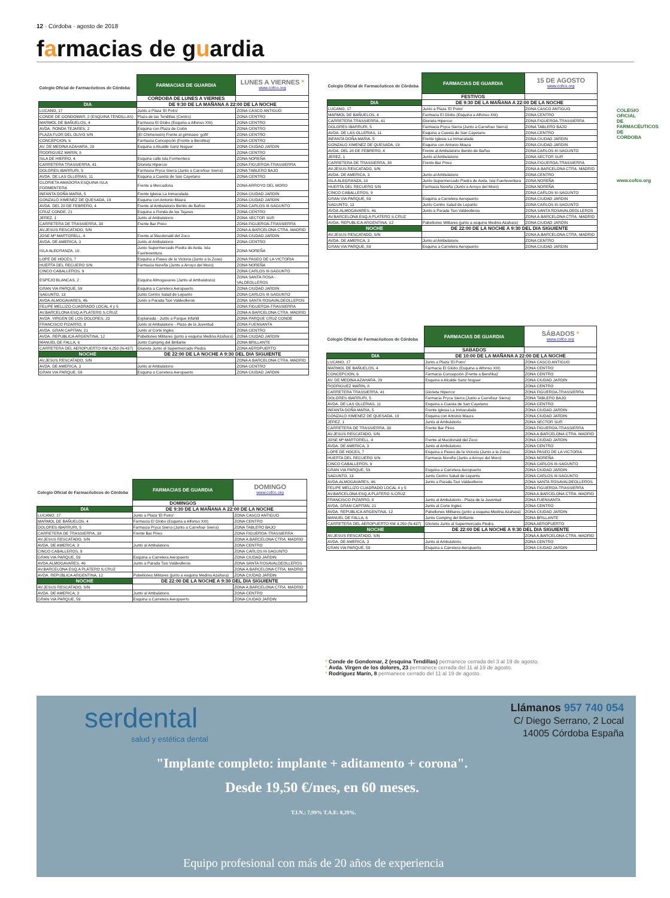12 · Córdoba · agosto de 2018
farmacias de guardia
| Colegio Oficial de Farmacéuticos de Córdoba | FARMACIAS DE GUARDIA | LUNES A VIERNES * www.cofco.org |
| | CORDOBA DE LUNES A VIERNES | |
| DIA | DE 9:30 DE LA MAÑANA A 22:00 DE LA NOCHE | |
| LUCANO, 17 | Junto a Plaza 'El Potro' | ZONA CASCO ANTIGUO |
| CONDE DE GONDOMAR, 2 (ESQUINA TENDILLAS) | Plaza de las Tendillas (Centro) | ZONA CENTRO |
| MARMOL DE BAÑUELOS, 4 | Farmacia El Globo (Esquina a Alfonso XIII) | ZONA CENTRO |
| AVDA. RONDA TEJARES, 2 | Esquina con Plaza de Colón | ZONA CENTRO |
| PLAZA FLOR DEL OLIVO S/N | (El Chimeneón) Frente al gimnasio 'gofit' | ZONA CENTRO |
| CONCEPCION, 6 | Farmacia Concepción (Frente a Bershka)' | ZONA CENTRO |
| AV. DE MEDINA AZAHARA, 29 | Esquina a Alcalde Sanz Noguer | ZONA CIUDAD JARDIN |
| RODRIGUEZ MARIN, 8 | | ZONA CENTRO |
| ISLA DE HIERRO, 4 | Esquina calle Isla Formentera | ZONA NOREÑA |
| CARRETERA TRASSIERRA, 41 | Glorieta Hipercor | ZONA FIGUEROA-TRASSIERRA |
| DOLORES IBARRURI, 5 | Farmacia Pryca Sierra (Junto a Carrefour Sierra) | ZONA TABLERO BAJO |
| AVDA. DE LAS OLLERIAS, 11 | Esquina a Cuesta de San Cayetano | ZONA CENTRO |
| GLORIETA AMADORA ESQUINA ISLA FORMENTERA | Frente a Mercadona | ZONA ARROYO DEL MORO |
| INFANTA DOÑA MARIA, 5 | Frente Iglesia La Inmaculada | ZONA CIUDAD JARDIN |
| GONZALO XIMENEZ DE QUESADA, 19 | Esquina con Antonio Maura | ZONA CIUDAD JARDIN |
| AVDA. DEL 28 DE FEBRERO, 4 | Frente al Ambulatorio Benito de Baños | ZONA CARLOS III-SAGUNTO |
| CRUZ CONDE, 21 | Esquina a Ronda de los Tejares | ZONA CENTRO |
| JEREZ, 1 | Junto al Ambulatorio | ZONA SECTOR SUR |
| CARRETERA DE TRASSIERRA, 38 | Frente Bar Pireo | ZONA FIGUEROA-TRASSIERRA |
| AV.JESUS RESCATADO, S/N | | ZONA A.BARCELONA CTRA. MADRID |
| JOSE Mª MARTORELL, 4 | Frente al Macdonald del Zoco | ZONA CIUDAD JARDIN |
| AVDA. DE AMERICA, 3 | Junto al Ambulatorio | ZONA CENTRO |
| ISLA ALEGRANZA, 10 | Junto Supermercado Piedra de Avda. Isla Fuerteventura | ZONA NOREÑA |
| LOPE DE HOCES, 7 | Esquina a Paseo de la Victoria (Junto a la Zona) | ZONA PASEO DE LA VICTORIA |
| HUERTA DEL RECUERO S/N | Farmacia Noreña (Junto a Arroyo del Moro) | ZONA NOREÑA |
| CINCO CABALLEROS, 9 | | ZONA CARLOS III-SAGUNTO |
| ESPEJO BLANCAS, 2 | Esquina Almogavares (Junto al Ambulatorio) | ZONA SANTA ROSA - VALDEOLLEROS |
| GRAN VIA PARQUE, 59 | Esquina a Carretera Aeropuerto | ZONA CIUDAD JARDIN |
| SAGUNTO, 13 | Junto Centro Salud de Lepanto | ZONA CARLOS III-SAGUNTO |
| AVDA.ALMOGAVARES, 46 | Junto a Parada Taxi Valdeolleros | ZONA SANTA ROSAVALDEOLLEROS |
| FELIPE MELLIZO CUADRADO LOCAL 4 y 5 | | ZONA FIGUEROA-TRASSIERRA |
| AV.BARCELONA ESQ.A PLATERO S.CRUZ | | ZONA A.BARCELONA CTRA. MADRID |
| AVDA. VIRGEN DE LOS DOLORES, 23 | Explanada - Junto a Parque Infantil | ZONA PARQUE CRUZ CONDE |
| FRANCISCO PIZARRO, 8 | Junto al Ambulatorio - Plaza de la Juventud | ZONA FUENSANTA |
| AVDA. GRAN CAPITAN, 21 | Junto al Corte Ingles | ZONA CENTRO |
| AVDA. REPUBLICA ARGENTINA, 12 | Pabellones Militares (junto a esquina Medina Azahara) | ZONA CIUDAD JARDIN |
| MANUEL DE FALLA, 6 | Junto Camping del Brillante | ZONA BRILLANTE |
| CARRETERA DEL AEROPUERTO KM 4,250 (N-437) | Glorieta Junto al Supermercado Piedra | ZONA AEROPUERTO |
| NOCHE | DE 22:00 DE LA NOCHE A 9:30 DEL DIA SIGUIENTE | |
| AV.JESUS RESCATADO, S/N | | ZONA A.BARCELONA CTRA. MADRID |
| AVDA. DE AMERICA, 3 | Junto al Ambulatorio | ZONA CENTRO |
| GRAN VIA PARQUE, 59 | Esquina a Carretera Aeropuerto | ZONA CIUDAD JARDIN |
| Colegio Oficial de Farmacéuticos de Córdoba | FARMACIAS DE GUARDIA | DOMINGO www.cofco.org |
| | DOMINGOS | |
| DIA | DE 9:30 DE LA MAÑANA A 22:00 DE LA NOCHE | |
| LUCANO, 17 | Junto a Plaza 'El Potro' | ZONA CASCO ANTIGUO |
| MARMOL DE BAÑUELOS, 4 | Farmacia El Globo (Esquina a Alfonso XIII) | ZONA CENTRO |
| DOLORES IBARRURI, 5 | Farmacia Pryca Sierra (Junto a Carrefour Sierra) | ZONA TABLERO BAJO |
| CARRETERA DE TRASSIERRA, 38 | Frente Bar Pireo | ZONA FIGUEROA-TRASSIERRA |
| AV.JESUS RESCATADO, S/N | | ZONA A.BARCELONA CTRA. MADRID |
| AVDA. DE AMERICA, 3 | Junto al Ambulatorio | ZONA CENTRO |
| CINCO CABALLEROS, 9 | | ZONA CARLOS III-SAGUNTO |
| GRAN VIA PARQUE, 59 | Esquina a Carretera Aeropuerto | ZONA CIUDAD JARDIN |
| AVDA.ALMOGAVARES, 46 | Junto a Parada Taxi Valdeolleros | ZONA SANTA ROSAVALDEOLLEROS |
| AV.BARCELONA ESQ.A PLATERO S.CRUZ | | ZONA A.BARCELONA CTRA. MADRID |
| AVDA. REPUBLICA ARGENTINA, 12 | Pabellones Militares (junto a esquina Medina Azahara) | ZONA CIUDAD JARDIN |
| NOCHE | DE 22:00 DE LA NOCHE A 9:30 DEL DIA SIGUIENTE | |
| AV.JESUS RESCATADO, S/N | | ZONA A.BARCELONA CTRA. MADRID |
| AVDA. DE AMERICA, 3 | Junto al Ambulatorio | ZONA CENTRO |
| GRAN VIA PARQUE, 59 | Esquina a Carretera Aeropuerto | ZONA CIUDAD JARDIN |
| Colegio Oficial de Farmacéuticos de Córdoba | FARMACIAS DE GUARDIA | 15 DE AGOSTO www.cofco.org |
| | FESTIVOS | |
| DIA | DE 9:30 DE LA MAÑANA A 22:00 DE LA NOCHE | |
| LUCANO, 17 | Junto a Plaza 'El Potro' | ZONA CASCO ANTIGUO |
| MARMOL DE BAÑUELOS, 4 | Farmacia El Globo (Esquina a Alfonso XIII) | ZONA CENTRO |
| CARRETERA TRASSIERRA, 41 | Glorieta Hipercor | ZONA FIGUEROA-TRASSIERRA |
| DOLORES IBARRURI, 5 | Farmacia Pryca Sierra (Junto a Carrefour Sierra) | ZONA TABLERO BAJO |
| AVDA. DE LAS OLLERIAS, 11 | Esquina a Cuesta de San Cayetano | ZONA CENTRO |
| INFANTA DOÑA MARIA, 5 | Frente Iglesia La Inmaculada | ZONA CIUDAD JARDIN |
| GONZALO XIMENEZ DE QUESADA, 19 | Esquina con Antonio Maura | ZONA CIUDAD JARDIN |
| AVDA. DEL 28 DE FEBRERO, 4 | Frente al Ambulatorio Benito de Baños | ZONA CARLOS III-SAGUNTO |
| JEREZ, 1 | Junto al Ambulatorio | ZONA SECTOR SUR |
| CARRETERA DE TRASSIERRA, 38 | Frente Bar Pireo | ZONA FIGUEROA-TRASSIERRA |
| AV.JESUS RESCATADO, S/N | | ZONA A.BARCELONA CTRA. MADRID |
| AVDA. DE AMERICA, 3 | Junto al Ambulatorio | ZONA CENTRO |
| ISLA ALEGRANZA, 10 | Junto Supermercado Piedra de Avda. Isla Fuerteventura | ZONA NOREÑA |
| HUERTA DEL RECUERO S/N | Farmacia Noreña (Junto a Arroyo del Moro) | ZONA NOREÑA |
| CINCO CABALLEROS, 9 | | ZONA CARLOS III-SAGUNTO |
| GRAN VIA PARQUE, 59 | Esquina a Carretera Aeropuerto | ZONA CIUDAD JARDIN |
| SAGUNTO, 13 | Junto Centro Salud de Lepanto | ZONA CARLOS III-SAGUNTO |
| AVDA.ALMOGAVARES, 46 | Junto a Parada Taxi Valdeolleros | ZONA SANTA ROSAVALDEOLLEROS |
| AV.BARCELONA ESQ.A PLATERO S.CRUZ | | ZONA A.BARCELONA CTRA. MADRID |
| AVDA. REPUBLICA ARGENTINA, 12 | Pabellones Militares (junto a esquina Medina Azahara) | ZONA CIUDAD JARDIN |
| NOCHE | DE 22:00 DE LA NOCHE A 9:30 DEL DIA SIGUIENTE | |
| AV.JESUS RESCATADO, S/N | | ZONA A.BARCELONA CTRA. MADRID |
| AVDA. DE AMERICA, 3 | Junto al Ambulatorio | ZONA CENTRO |
| GRAN VIA PARQUE, 59 | Esquina a Carretera Aeropuerto | ZONA CIUDAD JARDIN |
| Colegio Oficial de Farmacéuticos de Córdoba | FARMACIAS DE GUARDIA | SÁBADOS * www.cofco.org |
| | SABADOS | |
| DIA | DE 10:00 DE LA MAÑANA A 22:00 DE LA NOCHE | |
| LUCANO, 17 | Junto a Plaza 'El Potro' | ZONA CASCO ANTIGUO |
| MARMOL DE BAÑUELOS, 4 | Farmacia El Globo (Esquina a Alfonso XIII) | ZONA CENTRO |
| CONCEPCION, 6 | Farmacia Concepción (Frente a Bershka)' | ZONA CENTRO |
| AV. DE MEDINA AZAHARA, 29 | Esquina a Alcalde Sanz Noguer | ZONA CIUDAD JARDIN |
| RODRIGUEZ MARIN, 8 | | ZONA CENTRO |
| CARRETERA TRASSIERRA, 41 | Glorieta Hipercor | ZONA FIGUEROA-TRASSIERRA |
| DOLORES IBARRURI, 5 | Farmacia Pryca Sierra (Junto a Carrefour Sierra) | ZONA TABLERO BAJO |
| AVDA. DE LAS OLLERIAS, 11 | Esquina a Cuesta de San Cayetano | ZONA CENTRO |
| INFANTA DOÑA MARIA, 5 | Frente Iglesia La Inmaculada | ZONA CIUDAD JARDIN |
| GONZALO XIMENEZ DE QUESADA, 19 | Esquina con Antonio Maura | ZONA CIUDAD JARDIN |
| JEREZ, 1 | Junto al Ambulatorio | ZONA SECTOR SUR |
| CARRETERA DE TRASSIERRA, 38 | Frente Bar Pireo | ZONA FIGUEROA-TRASSIERRA |
| AV.JESUS RESCATADO, S/N | | ZONA A.BARCELONA CTRA. MADRID |
| JOSE Mª MARTORELL, 4 | Frente al Macdonald del Zoco | ZONA CIUDAD JARDIN |
| AVDA. DE AMERICA, 3 | Junto al Ambulatorio | ZONA CENTRO |
| LOPE DE HOCES, 7 | Esquina a Paseo de la Victoria (Junto a la Zona) | ZONA PASEO DE LA VICTORIA |
| HUERTA DEL RECUERO S/N | Farmacia Noreña (Junto a Arroyo del Moro) | ZONA NOREÑA |
| CINCO CABALLEROS, 9 | | ZONA CARLOS III-SAGUNTO |
| GRAN VIA PARQUE, 59 | Esquina a Carretera Aeropuerto | ZONA CIUDAD JARDIN |
| SAGUNTO, 13 | Junto Centro Salud de Lepanto | ZONA CARLOS III-SAGUNTO |
| AVDA.ALMOGAVARES, 46 | Junto a Parada Taxi Valdeolleros | ZONA SANTA ROSAVALDEOLLEROS |
| FELIPE MELLIZO CUADRADO LOCAL 4 y 5 | | ZONA FIGUEROA-TRASSIERRA |
| AV.BARCELONA ESQ.A PLATERO S.CRUZ | | ZONA A.BARCELONA CTRA. MADRID |
| FRANCISCO PIZARRO, 8 | Junto al Ambulatorio - Plaza de la Juventud | ZONA FUENSANTA |
| AVDA. GRAN CAPITAN, 21 | Junto al Corte Ingles | ZONA CENTRO |
| AVDA. REPUBLICA ARGENTINA, 12 | Pabellones Militares (junto a esquina Medina Azahara) | ZONA CIUDAD JARDIN |
| MANUEL DE FALLA, 6 | Junto Camping del Brillante | ZONA BRILLANTE |
| CARRETERA DEL AEROPUERTO KM 4,250 (N-437) | Glorieta Junto al Supermercado Piedra | ZONA AEROPUERTO |
| NOCHE | DE 22:00 DE LA NOCHE A 9:30 DEL DIA SIGUIENTE | |
| AV.JESUS RESCATADO, S/N | | ZONA A.BARCELONA CTRA. MADRID |
| AVDA. DE AMERICA, 3 | Junto al Ambulatorio | ZONA CENTRO |
| GRAN VIA PARQUE, 59 | Esquina a Carretera Aeropuerto | ZONA CIUDAD JARDIN |
* Conde de Gondomar, 2 (esquina Tendillas) permanece cerrada del 3 al 19 de agosto.
* Avda. Virgen de los dolores, 23 permanece cerrada del 11 al 19 de agosto.
* Rodríguez Marín, 8 permanece cerrado del 11 al 19 de agosto.
COLEGIO OFICIAL DE FARMACÉUTICOS DE CÓRDOBA
www.cofco.org
serdental
salud y estética dental
Llámanos 957 740 054
C/ Diego Serrano, 2 Local
14005 Córdoba España
"Implante completo: implante + aditamento + corona".
Desde 19,50 €/mes, en 60 meses.
T.I.N.: 7,99% T.A.E: 8,29%.
Equipo profesional con más de 20 años de experiencia